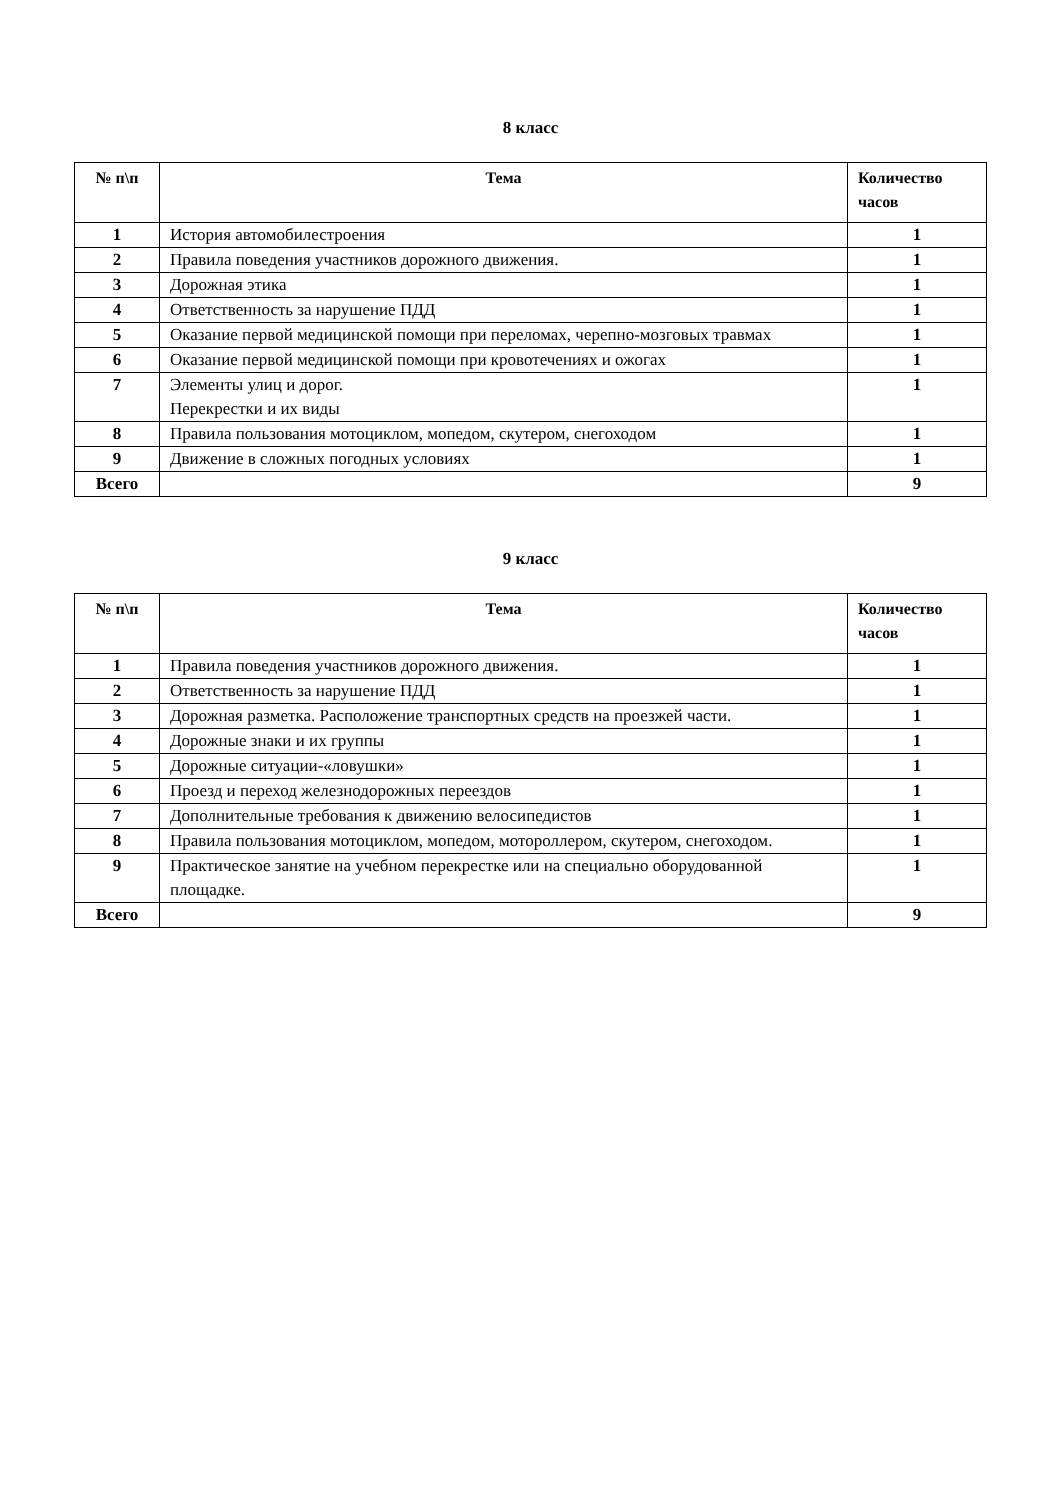8 класс
| № п\п | Тема | Количество часов |
| --- | --- | --- |
| 1 | История автомобилестроения | 1 |
| 2 | Правила поведения участников дорожного движения. | 1 |
| 3 | Дорожная этика | 1 |
| 4 | Ответственность за нарушение ПДД | 1 |
| 5 | Оказание первой медицинской помощи при переломах, черепно-мозговых травмах | 1 |
| 6 | Оказание первой медицинской помощи при кровотечениях и ожогах | 1 |
| 7 | Элементы улиц и дорог. Перекрестки и их виды | 1 |
| 8 | Правила пользования мотоциклом, мопедом, скутером, снегоходом | 1 |
| 9 | Движение в сложных погодных условиях | 1 |
| Всего | | 9 |
9 класс
| № п\п | Тема | Количество часов |
| --- | --- | --- |
| 1 | Правила поведения участников дорожного движения. | 1 |
| 2 | Ответственность за нарушение ПДД | 1 |
| 3 | Дорожная разметка. Расположение транспортных средств на проезжей части. | 1 |
| 4 | Дорожные знаки и их группы | 1 |
| 5 | Дорожные ситуации-«ловушки» | 1 |
| 6 | Проезд и переход железнодорожных переездов | 1 |
| 7 | Дополнительные требования к движению велосипедистов | 1 |
| 8 | Правила пользования мотоциклом, мопедом, мотороллером, скутером, снегоходом. | 1 |
| 9 | Практическое занятие на учебном перекрестке или на специально оборудованной площадке. | 1 |
| Всего | | 9 |